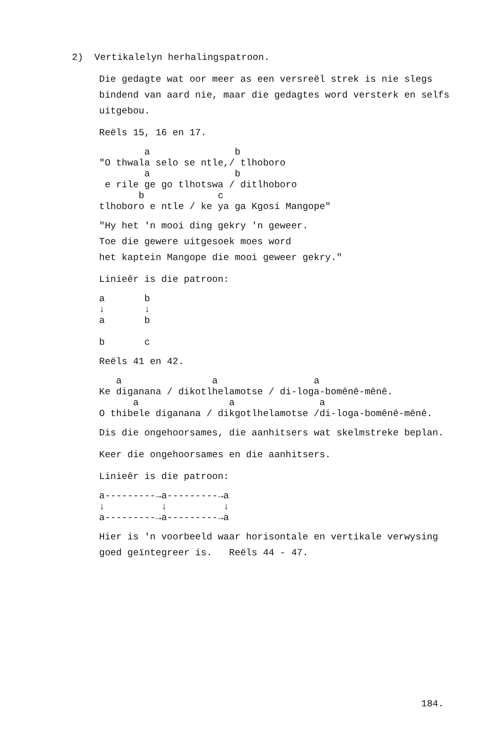2) Vertikalelyn herhalingspatroon.
Die gedagte wat oor meer as een versreël strek is nie slegs bindend van aard nie, maar die gedagtes word versterk en selfs uitgebou.
Reëls 15, 16 en 17.
        a               b
"O thwala selo se ntle,/ tlhoboro
        a               b
 e rile ge go tlhotswa / ditlhoboro
       b             c
tlhoboro e ntle / ke ya ga Kgosi Mangope"
"Hy het 'n mooi ding gekry 'n geweer.
Toe die gewere uitgesoek moes word
het kaptein Mangope die mooi geweer gekry."
Linieêr is die patroon:
a       b
↓       ↓
a       b

b       c
Reëls 41 en 42.
   a                a                 a
Ke diganana / dikotlhelamotse / di-loga-bomênê-mênê.
      a                a               a
O thibele diganana / dikgotlhelamotse /di-loga-bomênê-mênê.
Dis die ongehoorsames, die aanhitsers wat skelmstreke beplan.
Keer die ongehoorsames en die aanhitsers.
Linieêr is die patroon:
a---------→a---------→a
↓          ↓          ↓
a---------→a---------→a
Hier is 'n voorbeeld waar horisontale en vertikale verwysing goed geïntegreer is. Reëls 44 - 47.
184.